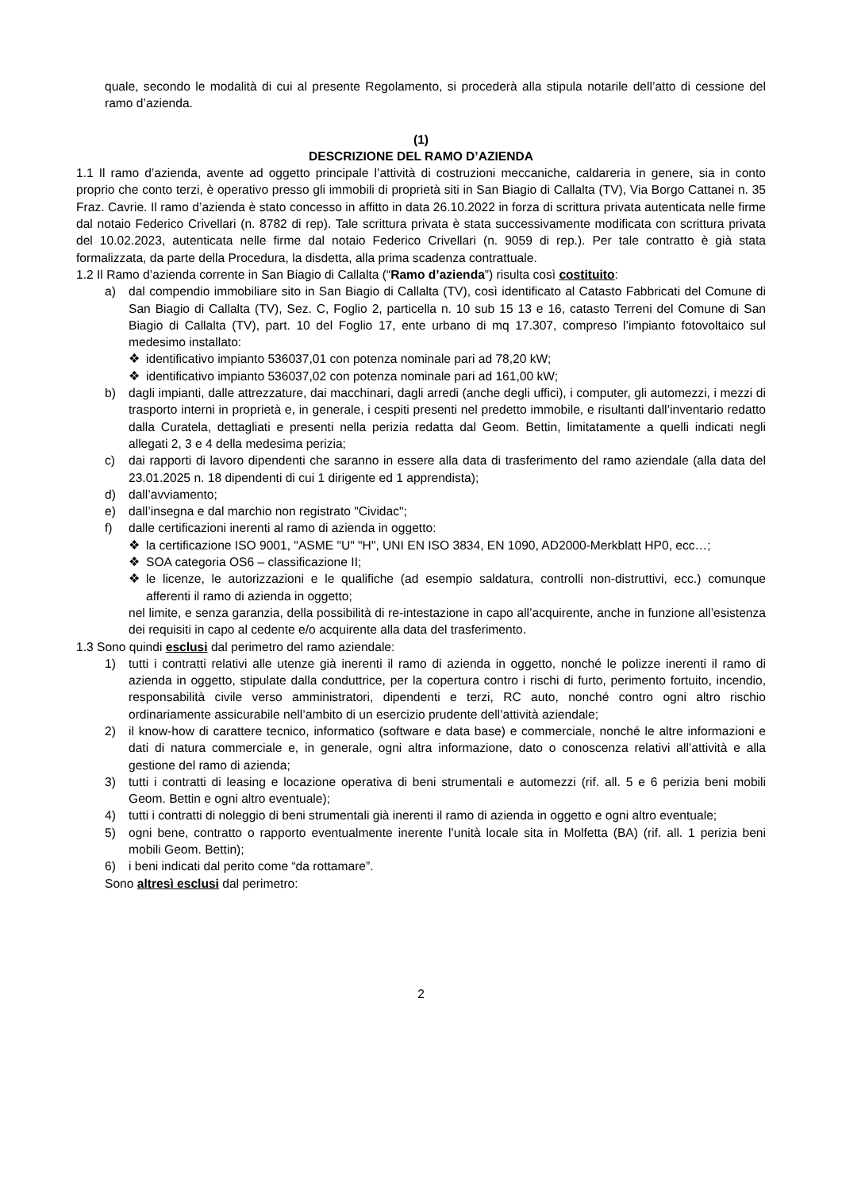quale, secondo le modalità di cui al presente Regolamento, si procederà alla stipula notarile dell’atto di cessione del ramo d’azienda.
(1)
DESCRIZIONE DEL RAMO D’AZIENDA
1.1 Il ramo d’azienda, avente ad oggetto principale l’attività di costruzioni meccaniche, caldareria in genere, sia in conto proprio che conto terzi, è operativo presso gli immobili di proprietà siti in San Biagio di Callalta (TV), Via Borgo Cattanei n. 35 Fraz. Cavrie. Il ramo d’azienda è stato concesso in affitto in data 26.10.2022 in forza di scrittura privata autenticata nelle firme dal notaio Federico Crivellari (n. 8782 di rep). Tale scrittura privata è stata successivamente modificata con scrittura privata del 10.02.2023, autenticata nelle firme dal notaio Federico Crivellari (n. 9059 di rep.). Per tale contratto è già stata formalizzata, da parte della Procedura, la disdetta, alla prima scadenza contrattuale.
1.2 Il Ramo d’azienda corrente in San Biagio di Callalta (“Ramo d’azienda”) risulta così costituito:
a) dal compendio immobiliare sito in San Biagio di Callalta (TV), così identificato al Catasto Fabbricati del Comune di San Biagio di Callalta (TV), Sez. C, Foglio 2, particella n. 10 sub 15 13 e 16, catasto Terreni del Comune di San Biagio di Callalta (TV), part. 10 del Foglio 17, ente urbano di mq 17.307, compreso l’impianto fotovoltaico sul medesimo installato:
❖ identificativo impianto 536037,01 con potenza nominale pari ad 78,20 kW;
❖ identificativo impianto 536037,02 con potenza nominale pari ad 161,00 kW;
b) dagli impianti, dalle attrezzature, dai macchinari, dagli arredi (anche degli uffici), i computer, gli automezzi, i mezzi di trasporto interni in proprietà e, in generale, i cespiti presenti nel predetto immobile, e risultanti dall’inventario redatto dalla Curatela, dettagliati e presenti nella perizia redatta dal Geom. Bettin, limitatamente a quelli indicati negli allegati 2, 3 e 4 della medesima perizia;
c) dai rapporti di lavoro dipendenti che saranno in essere alla data di trasferimento del ramo aziendale (alla data del 23.01.2025 n. 18 dipendenti di cui 1 dirigente ed 1 apprendista);
d) dall’avviamento;
e) dall’insegna e dal marchio non registrato "Cividac";
f) dalle certificazioni inerenti al ramo di azienda in oggetto:
❖ la certificazione ISO 9001, "ASME "U" "H", UNI EN ISO 3834, EN 1090, AD2000-Merkblatt HP0, ecc…;
❖ SOA categoria OS6 – classificazione II;
❖ le licenze, le autorizzazioni e le qualifiche (ad esempio saldatura, controlli non-distruttivi, ecc.) comunque afferenti il ramo di azienda in oggetto;
nel limite, e senza garanzia, della possibilità di re-intestazione in capo all’acquirente, anche in funzione all’esistenza dei requisiti in capo al cedente e/o acquirente alla data del trasferimento.
1.3 Sono quindi esclusi dal perimetro del ramo aziendale:
1) tutti i contratti relativi alle utenze già inerenti il ramo di azienda in oggetto, nonché le polizze inerenti il ramo di azienda in oggetto, stipulate dalla conduttrice, per la copertura contro i rischi di furto, perimento fortuito, incendio, responsabilità civile verso amministratori, dipendenti e terzi, RC auto, nonché contro ogni altro rischio ordinariamente assicurabile nell’ambito di un esercizio prudente dell’attività aziendale;
2) il know-how di carattere tecnico, informatico (software e data base) e commerciale, nonché le altre informazioni e dati di natura commerciale e, in generale, ogni altra informazione, dato o conoscenza relativi all’attività e alla gestione del ramo di azienda;
3) tutti i contratti di leasing e locazione operativa di beni strumentali e automezzi (rif. all. 5 e 6 perizia beni mobili Geom. Bettin e ogni altro eventuale);
4) tutti i contratti di noleggio di beni strumentali già inerenti il ramo di azienda in oggetto e ogni altro eventuale;
5) ogni bene, contratto o rapporto eventualmente inerente l’unità locale sita in Molfetta (BA) (rif. all. 1 perizia beni mobili Geom. Bettin);
6) i beni indicati dal perito come “da rottamare”.
Sono altresì esclusi dal perimetro:
2